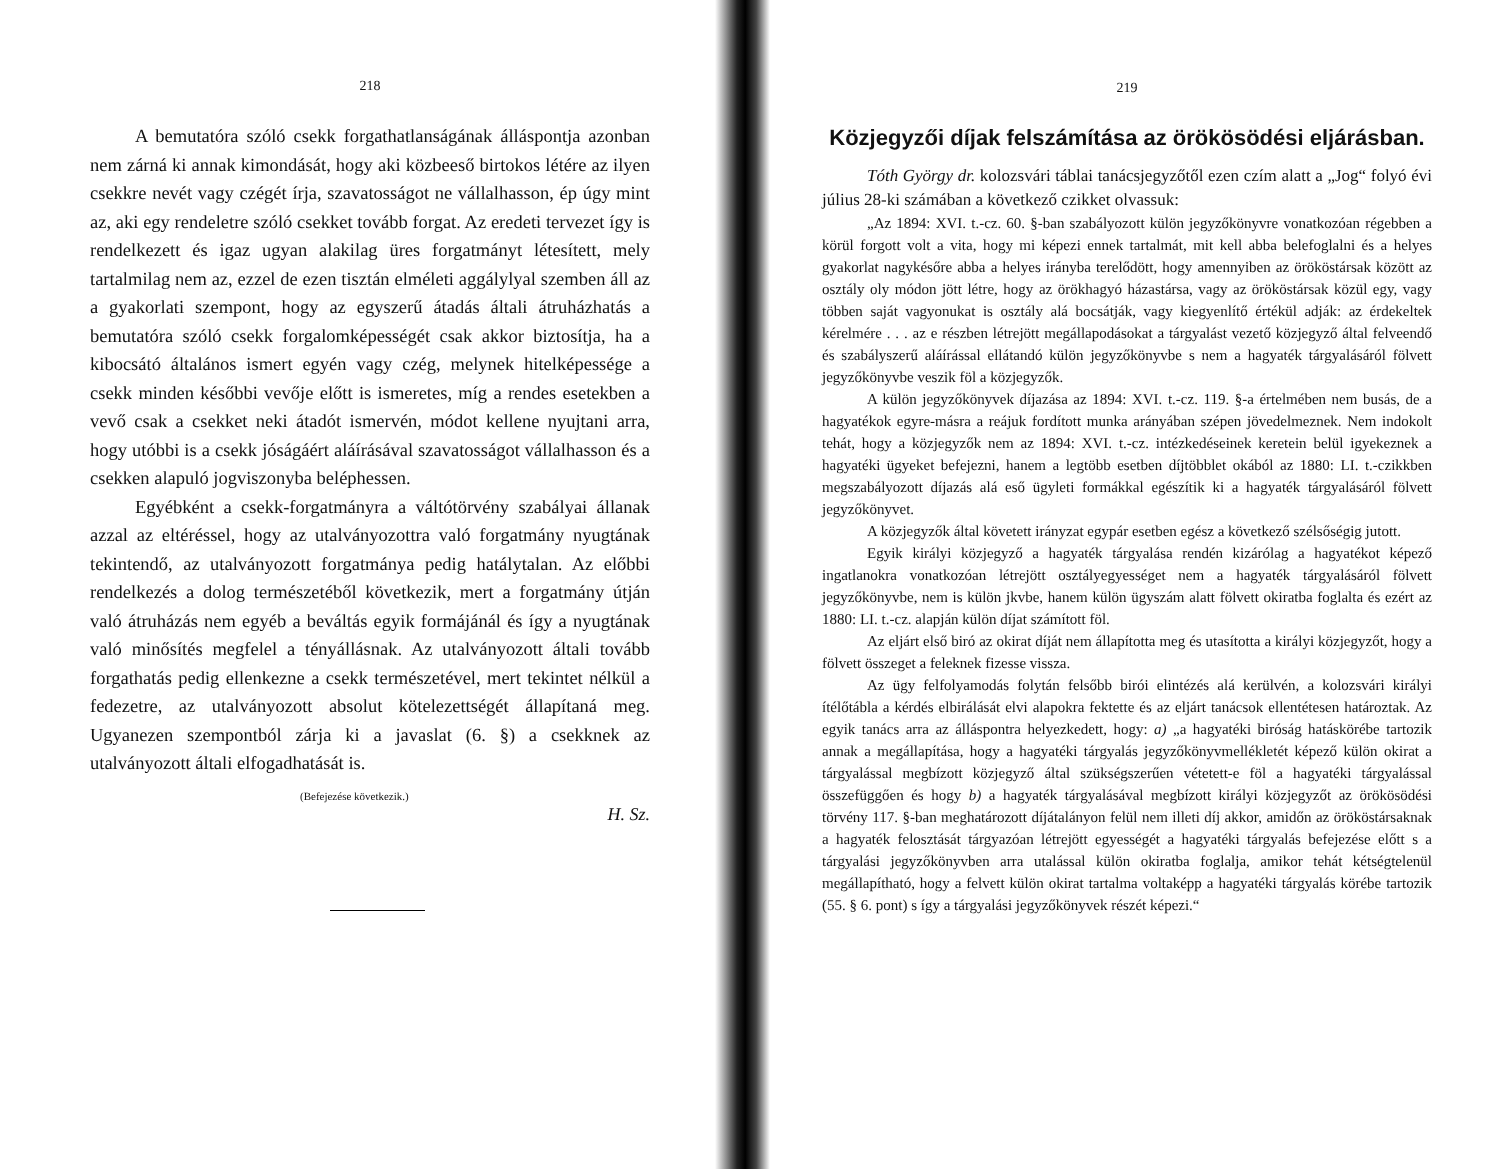218
A bemutatóra szóló csekk forgathatlanságának álláspontja azonban nem zárná ki annak kimondását, hogy aki közbeeső birtokos létére az ilyen csekkre nevét vagy czégét írja, szavatosságot ne vállalhasson, ép úgy mint az, aki egy rendeletre szóló csekket tovább forgat. Az eredeti tervezet így is rendelkezett és igaz ugyan alakilag üres forgatmányt létesített, mely tartalmilag nem az, ezzel de ezen tisztán elméleti aggálylyal szemben áll az a gyakorlati szempont, hogy az egyszerű átadás általi átruházhatás a bemutatóra szóló csekk forgalomképességét csak akkor biztosítja, ha a kibocsátó általános ismert egyén vagy czég, melynek hitelképessége a csekk minden későbbi vevője előtt is ismeretes, míg a rendes esetekben a vevő csak a csekket neki átadót ismervén, módot kellene nyujtani arra, hogy utóbbi is a csekk jóságáért aláírásával szavatosságot vállalhasson és a csekken alapuló jogviszonyba beléphessen.
Egyébként a csekk-forgatmányra a váltótörvény szabályai állanak azzal az eltéréssel, hogy az utalványozottra való forgatmány nyugtának tekintendő, az utalványozott forgatmánya pedig hatálytalan. Az előbbi rendelkezés a dolog természetéből következik, mert a forgatmány útján való átruházás nem egyéb a beváltás egyik formájánál és így a nyugtának való minősítés megfelel a tényállásnak. Az utalványozott általi tovább forgathatás pedig ellenkezne a csekk természetével, mert tekintet nélkül a fedezetre, az utalványozott absolut kötelezettségét állapítaná meg. Ugyanezen szempontból zárja ki a javaslat (6. §) a csekknek az utalványozott általi elfogadhatását is.
(Befejezése következik.) H. Sz.
219
Közjegyzői díjak felszámítása az örökösödési eljárásban.
Tóth György dr. kolozsvári táblai tanácsjegyzőtől ezen czím alatt a „Jog“ folyó évi július 28-ki számában a következő czikket olvassuk:
„Az 1894: XVI. t.-cz. 60. §-ban szabályozott külön jegyzőkönyvre vonatkozóan régebben a körül forgott volt a vita, hogy mi képezi ennek tartalmát, mit kell abba belefoglalni és a helyes gyakorlat nagykésőre abba a helyes irányba terelődött, hogy amennyiben az örököstársak között az osztály oly módon jött létre, hogy az örökhagyó házastársa, vagy az örököstársak közül egy, vagy többen saját vagyonukat is osztály alá bocsátják, vagy kiegyenlítő értékül adják: az érdekeltek kérelmére . . . az e részben létrejött megállapodásokat a tárgyalást vezető közjegyző által felveendő és szabályszerű aláírással ellátandó külön jegyzőkönyvbe s nem a hagyaték tárgyalásáról fölvett jegyzőkönyvbe veszik föl a közjegyzők.
A külön jegyzőkönyvek díjazása az 1894: XVI. t.-cz. 119. §-a értelmében nem busás, de a hagyatékok egyre-másra a reájuk fordított munka arányában szépen jövedelmeznek. Nem indokolt tehát, hogy a közjegyzők nem az 1894: XVI. t.-cz. intézkedéseinek keretein belül igyekeznek a hagyatéki ügyeket befejezni, hanem a legtöbb esetben díjtöbblet okából az 1880: LI. t.-czikkben megszabályozott díjazás alá eső ügyleti formákkal egészítik ki a hagyaték tárgyalásáról fölvett jegyzőkönyvet.
A közjegyzők által követett irányzat egypár esetben egész a következő szélsőségig jutott.
Egyik királyi közjegyző a hagyaték tárgyalása rendén kizárólag a hagyatékot képező ingatlanokra vonatkozóan létrejött osztályegyességet nem a hagyaték tárgyalásáról fölvett jegyzőkönyvbe, nem is külön jkvbe, hanem külön ügyszám alatt fölvett okiratba foglalta és ezért az 1880: LI. t.-cz. alapján külön díjat számított föl.
Az eljárt első biró az okirat díját nem állapította meg és utasította a királyi közjegyzőt, hogy a fölvett összeget a feleknek fizesse vissza.
Az ügy felfolyamodás folytán felsőbb birói elintézés alá kerülvén, a kolozsvári királyi ítélőtábla a kérdés elbirálását elvi alapokra fektette és az eljárt tanácsok ellentétesen határoztak. Az egyik tanács arra az álláspontra helyezkedett, hogy: a) „a hagyatéki biróság hatáskörébe tartozik annak a megállapítása, hogy a hagyatéki tárgyalás jegyzőkönyvmellékletét képező külön okirat a tárgyalással megbízott közjegyző által szükségszerűen vétetett-e föl a hagyatéki tárgyalással összefüggően és hogy b) a hagyaték tárgyalásával megbízott királyi közjegyzőt az örökösödési törvény 117. §-ban meghatározott díjátalányon felül nem illeti díj akkor, amidőn az örököstársaknak a hagyaték felosztását tárgyazóan létrejött egyességét a hagyatéki tárgyalás befejezése előtt s a tárgyalási jegyzőkönyvben arra utalással külön okiratba foglalja, amikor tehát kétségtelenül megállapítható, hogy a felvett külön okirat tartalma voltaképp a hagyatéki tárgyalás körébe tartozik (55. § 6. pont) s így a tárgyalási jegyzőkönyvek részét képezi.“